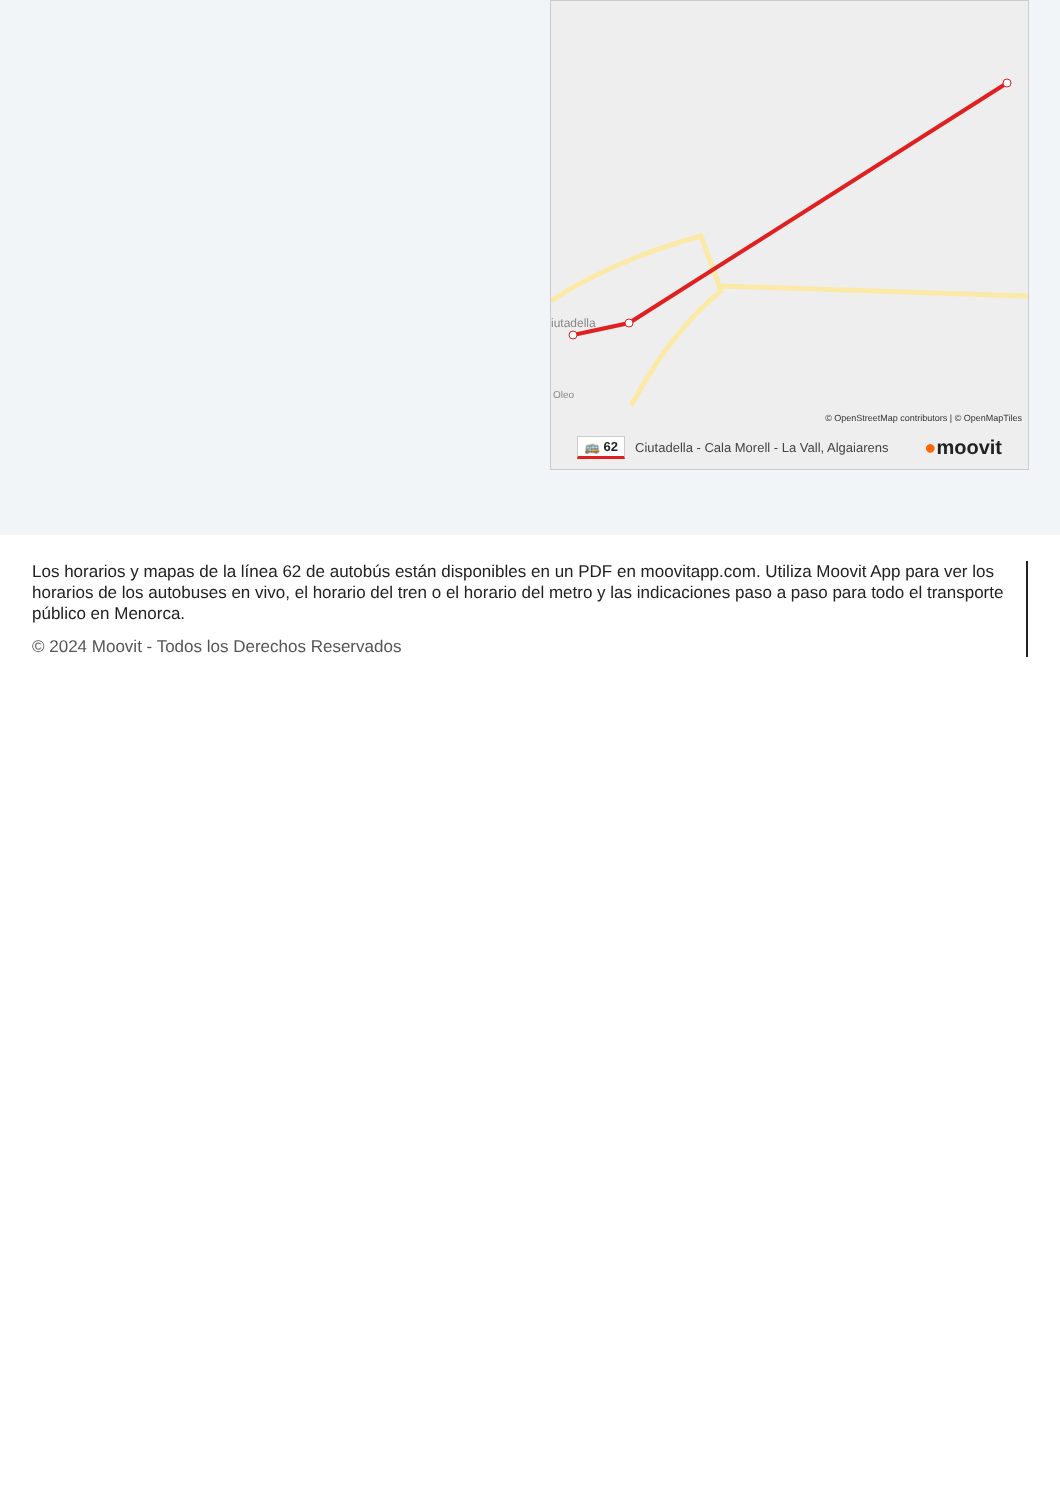iutadella
Oleo
© OpenStreetMap contributors | © OpenMapTiles
🚌 62 Ciutadella - Cala Morell - La Vall, Algaiarens ●moovit
Los horarios y mapas de la línea 62 de autobús están disponibles en un PDF en moovitapp.com. Utiliza Moovit App para ver los horarios de los autobuses en vivo, el horario del tren o el horario del metro y las indicaciones paso a paso para todo el transporte público en Menorca.
© 2024 Moovit - Todos los Derechos Reservados